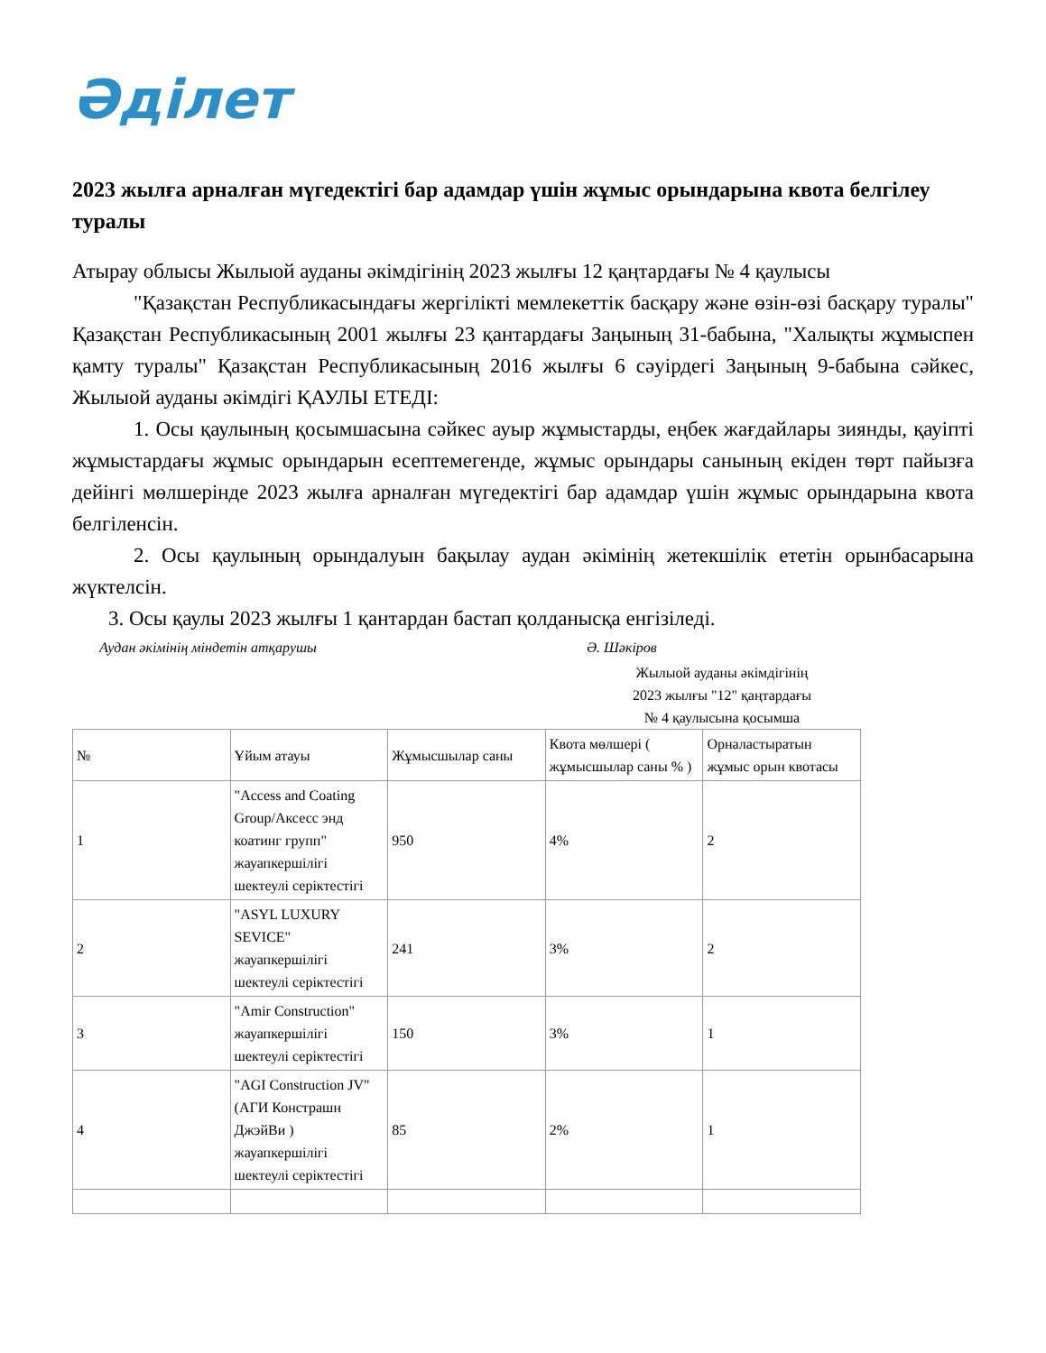Әділет
2023 жылға арналған мүгедектігі бар адамдар үшін жұмыс орындарына квота белгілеу туралы
Атырау облысы Жылыой ауданы әкімдігінің 2023 жылғы 12 қаңтардағы № 4 қаулысы
"Қазақстан Республикасындағы жергілікті мемлекеттік басқару және өзін-өзі басқару туралы" Қазақстан Республикасының 2001 жылғы 23 қантардағы Заңының 31-бабына, "Халықты жұмыспен қамту туралы" Қазақстан Республикасының 2016 жылғы 6 сәуірдегі Заңының 9-бабына сәйкес, Жылыой ауданы әкімдігі ҚАУЛЫ ЕТЕДІ:
1. Осы қаулының қосымшасына сәйкес ауыр жұмыстарды, еңбек жағдайлары зиянды, қауіпті жұмыстардағы жұмыс орындарын есептемегенде, жұмыс орындары санының екіден төрт пайызға дейінгі мөлшерінде 2023 жылға арналған мүгедектігі бар адамдар үшін жұмыс орындарына квота белгіленсін.
2. Осы қаулының орындалуын бақылау аудан әкімінің жетекшілік ететін орынбасарына жүктелсін.
3. Осы қаулы 2023 жылғы 1 қантардан бастап қолданысқа енгізіледі.
Аудан әкімінің міндетін атқарушы Ә. Шәкіров
Жылыой ауданы әкімдігінің
2023 жылғы "12" қаңтардағы
№ 4 қаулысына қосымша
| № | Ұйым атауы | Жұмысшылар саны | Квота мөлшері ( жұмысшылар саны % ) | Орналастыратын жұмыс орын квотасы |
| --- | --- | --- | --- | --- |
| 1 | "Access and Coating Group/Аксесс энд коатинг групп" жауапкершілігі шектеулі серіктестігі | 950 | 4% | 2 |
| 2 | "ASYL LUXURY SEVICE" жауапкершілігі шектеулі серіктестігі | 241 | 3% | 2 |
| 3 | "Amir Construction" жауапкершілігі шектеулі серіктестігі | 150 | 3% | 1 |
| 4 | "AGI Construction JV" (АГИ Констрашн ДжэйВи ) жауапкершілігі шектеулі серіктестігі | 85 | 2% | 1 |